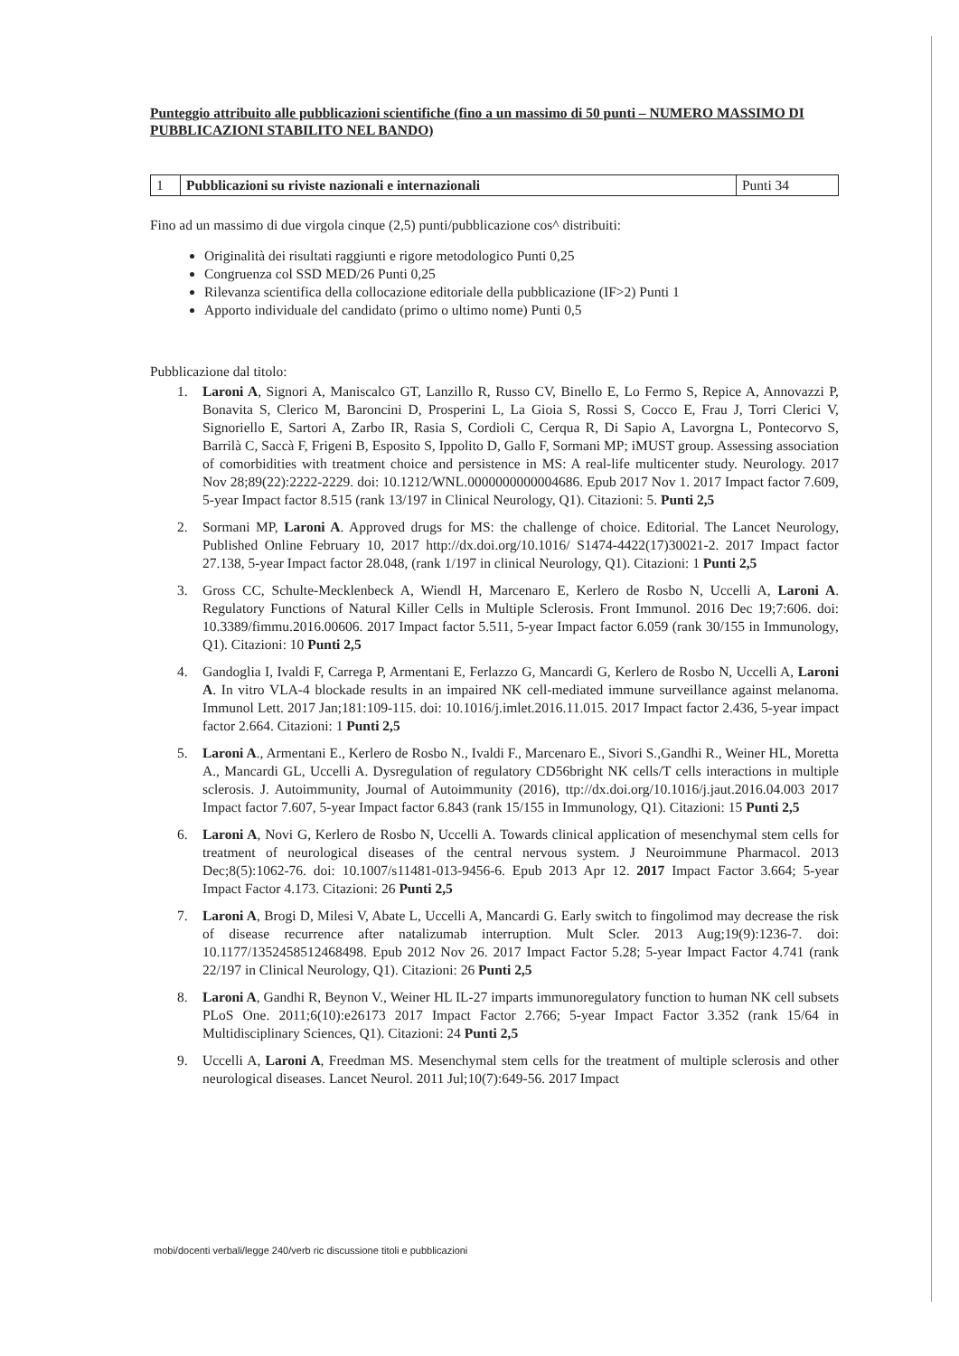Punteggio attribuito alle pubblicazioni scientifiche (fino a un massimo di 50 punti – NUMERO MASSIMO DI PUBBLICAZIONI STABILITO NEL BANDO)
| 1 | Pubblicazioni su riviste nazionali e internazionali | Punti 34 |
Fino ad un massimo di due virgola cinque (2,5) punti/pubblicazione cos^ distribuiti:
Originalità dei risultati raggiunti e rigore metodologico Punti 0,25
Congruenza col SSD MED/26 Punti 0,25
Rilevanza scientifica della collocazione editoriale della pubblicazione (IF>2) Punti 1
Apporto individuale del candidato (primo o ultimo nome) Punti 0,5
Pubblicazione dal titolo:
1. Laroni A, Signori A, Maniscalco GT, Lanzillo R, Russo CV, Binello E, Lo Fermo S, Repice A, Annovazzi P, Bonavita S, Clerico M, Baroncini D, Prosperini L, La Gioia S, Rossi S, Cocco E, Frau J, Torri Clerici V, Signoriello E, Sartori A, Zarbo IR, Rasia S, Cordioli C, Cerqua R, Di Sapio A, Lavorgna L, Pontecorvo S, Barrilà C, Saccà F, Frigeni B, Esposito S, Ippolito D, Gallo F, Sormani MP; iMUST group. Assessing association of comorbidities with treatment choice and persistence in MS: A real-life multicenter study. Neurology. 2017 Nov 28;89(22):2222-2229. doi: 10.1212/WNL.0000000000004686. Epub 2017 Nov 1. 2017 Impact factor 7.609, 5-year Impact factor 8.515 (rank 13/197 in Clinical Neurology, Q1). Citazioni: 5. Punti 2,5
2. Sormani MP, Laroni A. Approved drugs for MS: the challenge of choice. Editorial. The Lancet Neurology, Published Online February 10, 2017 http://dx.doi.org/10.1016/ S1474-4422(17)30021-2. 2017 Impact factor 27.138, 5-year Impact factor 28.048, (rank 1/197 in clinical Neurology, Q1). Citazioni: 1 Punti 2,5
3. Gross CC, Schulte-Mecklenbeck A, Wiendl H, Marcenaro E, Kerlero de Rosbo N, Uccelli A, Laroni A. Regulatory Functions of Natural Killer Cells in Multiple Sclerosis. Front Immunol. 2016 Dec 19;7:606. doi: 10.3389/fimmu.2016.00606. 2017 Impact factor 5.511, 5-year Impact factor 6.059 (rank 30/155 in Immunology, Q1). Citazioni: 10 Punti 2,5
4. Gandoglia I, Ivaldi F, Carrega P, Armentani E, Ferlazzo G, Mancardi G, Kerlero de Rosbo N, Uccelli A, Laroni A. In vitro VLA-4 blockade results in an impaired NK cell-mediated immune surveillance against melanoma. Immunol Lett. 2017 Jan;181:109-115. doi: 10.1016/j.imlet.2016.11.015. 2017 Impact factor 2.436, 5-year impact factor 2.664. Citazioni: 1 Punti 2,5
5. Laroni A., Armentani E., Kerlero de Rosbo N., Ivaldi F., Marcenaro E., Sivori S.,Gandhi R., Weiner HL, Moretta A., Mancardi GL, Uccelli A. Dysregulation of regulatory CD56bright NK cells/T cells interactions in multiple sclerosis. J. Autoimmunity, Journal of Autoimmunity (2016), ttp://dx.doi.org/10.1016/j.jaut.2016.04.003 2017 Impact factor 7.607, 5-year Impact factor 6.843 (rank 15/155 in Immunology, Q1). Citazioni: 15 Punti 2,5
6. Laroni A, Novi G, Kerlero de Rosbo N, Uccelli A. Towards clinical application of mesenchymal stem cells for treatment of neurological diseases of the central nervous system. J Neuroimmune Pharmacol. 2013 Dec;8(5):1062-76. doi: 10.1007/s11481-013-9456-6. Epub 2013 Apr 12. 2017 Impact Factor 3.664; 5-year Impact Factor 4.173. Citazioni: 26 Punti 2,5
7. Laroni A, Brogi D, Milesi V, Abate L, Uccelli A, Mancardi G. Early switch to fingolimod may decrease the risk of disease recurrence after natalizumab interruption. Mult Scler. 2013 Aug;19(9):1236-7. doi: 10.1177/1352458512468498. Epub 2012 Nov 26. 2017 Impact Factor 5.28; 5-year Impact Factor 4.741 (rank 22/197 in Clinical Neurology, Q1). Citazioni: 26 Punti 2,5
8. Laroni A, Gandhi R, Beynon V., Weiner HL IL-27 imparts immunoregulatory function to human NK cell subsets PLoS One. 2011;6(10):e26173 2017 Impact Factor 2.766; 5-year Impact Factor 3.352 (rank 15/64 in Multidisciplinary Sciences, Q1). Citazioni: 24 Punti 2,5
9. Uccelli A, Laroni A, Freedman MS. Mesenchymal stem cells for the treatment of multiple sclerosis and other neurological diseases. Lancet Neurol. 2011 Jul;10(7):649-56. 2017 Impact
mobi/docenti verbali/legge 240/verb ric discussione titoli e pubblicazioni